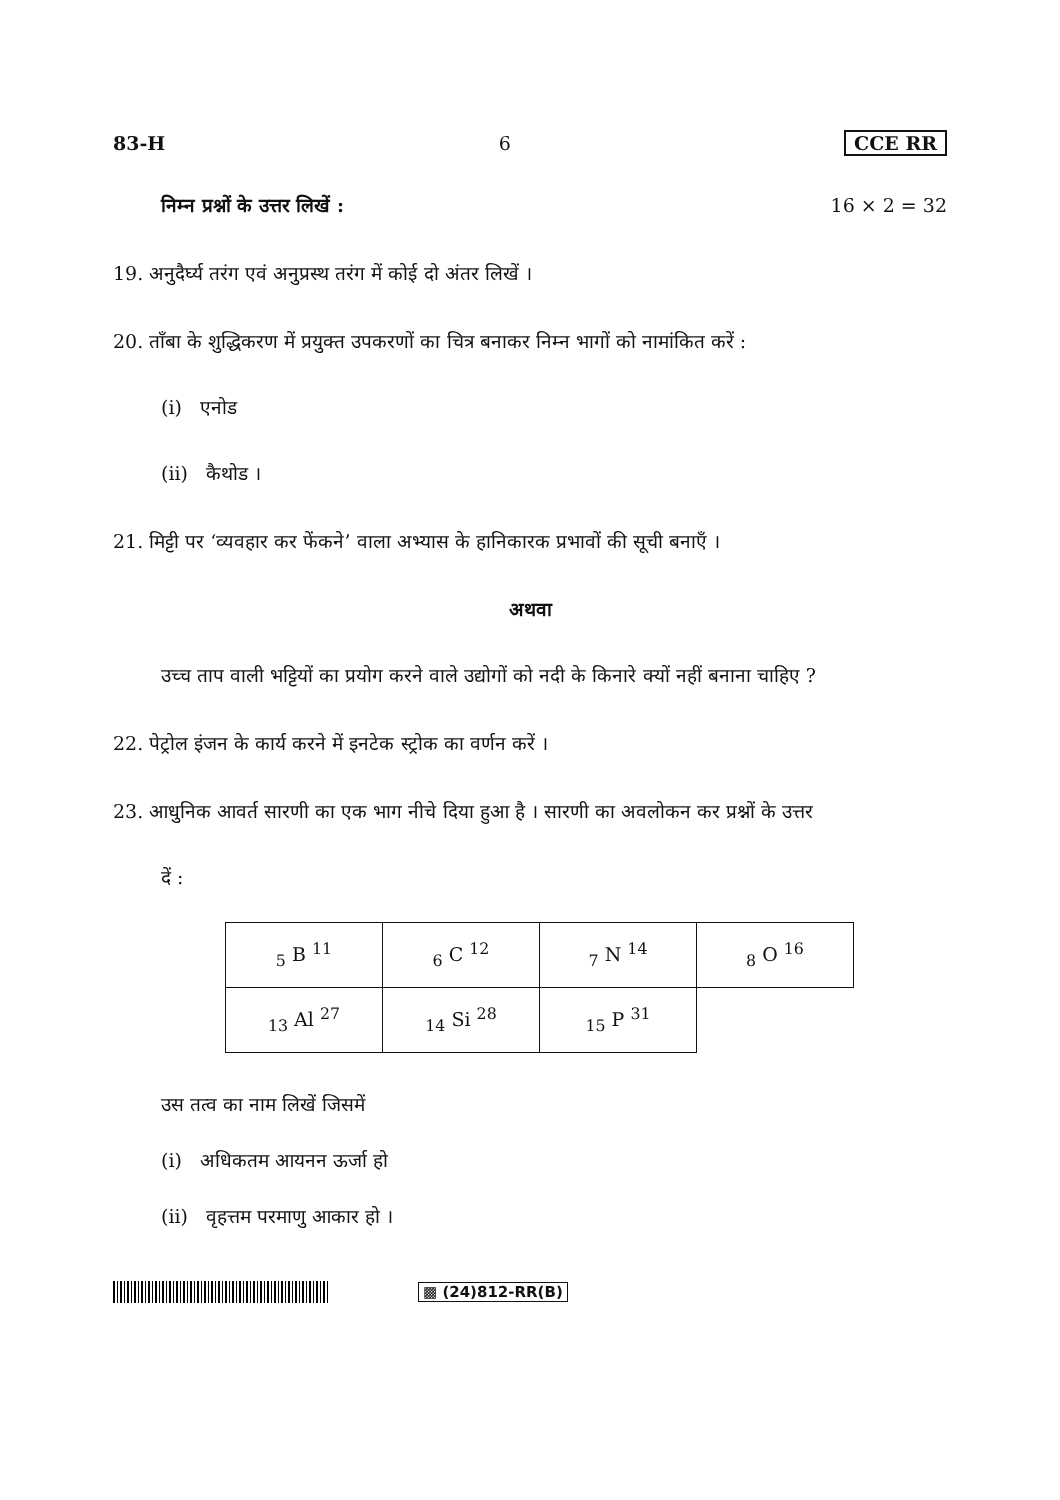83-H 6 CCE RR
निम्न प्रश्नों के उत्तर लिखें : 16 × 2 = 32
19. अनुदैर्घ्य तरंग एवं अनुप्रस्थ तरंग में कोई दो अंतर लिखें ।
20. ताँबा के शुद्धिकरण में प्रयुक्त उपकरणों का चित्र बनाकर निम्न भागों को नामांकित करें :
(i) एनोड
(ii) कैथोड ।
21. मिट्टी पर ‘व्यवहार कर फेंकने’ वाला अभ्यास के हानिकारक प्रभावों की सूची बनाएँ ।
अथवा
उच्च ताप वाली भट्टियों का प्रयोग करने वाले उद्योगों को नदी के किनारे क्यों नहीं बनाना चाहिए ?
22. पेट्रोल इंजन के कार्य करने में इनटेक स्ट्रोक का वर्णन करें ।
23. आधुनिक आवर्त सारणी का एक भाग नीचे दिया हुआ है । सारणी का अवलोकन कर प्रश्नों के उत्तर
दें :
| <sub>5</sub> B <sup>11</sup> | <sub>6</sub> C <sup>12</sup> | <sub>7</sub> N <sup>14</sup> | <sub>8</sub> O <sup>16</sup> |
| <sub>13</sub> Al <sup>27</sup> | <sub>14</sub> Si <sup>28</sup> | <sub>15</sub> P <sup>31</sup> | |
उस तत्व का नाम लिखें जिसमें
(i) अधिकतम आयनन ऊर्जा हो
(ii) वृहत्तम परमाणु आकार हो ।
▩ (24)812-RR(B)